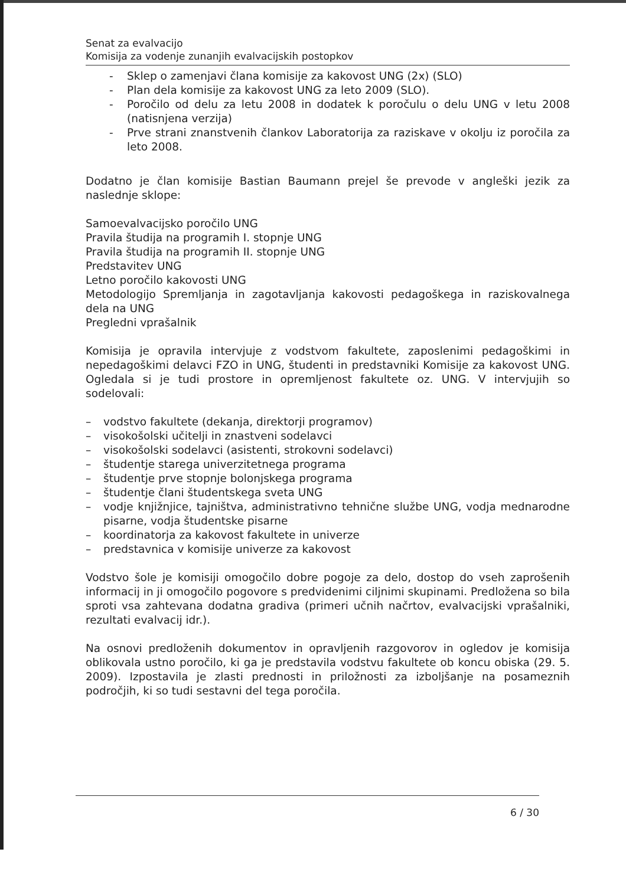Senat za evalvacijo
Komisija za vodenje zunanjih evalvacijskih postopkov
- Sklep o zamenjavi člana komisije za kakovost UNG (2x) (SLO)
- Plan dela komisije za kakovost UNG za leto 2009 (SLO).
- Poročilo od delu za letu 2008 in dodatek k poročulu o delu UNG v letu 2008 (natisnjena verzija)
- Prve strani znanstvenih člankov Laboratorija za raziskave v okolju iz poročila za leto 2008.
Dodatno je član komisije Bastian Baumann prejel še prevode v angleški jezik za naslednje sklope:
Samoevalvacijsko poročilo UNG
Pravila študija na programih I. stopnje UNG
Pravila študija na programih II. stopnje UNG
Predstavitev UNG
Letno poročilo kakovosti UNG
Metodologijo Spremljanja in zagotavljanja kakovosti pedagoškega in raziskovalnega dela na UNG
Pregledni vprašalnik
Komisija je opravila intervjuje z vodstvom fakultete, zaposlenimi pedagoškimi in nepedagoškimi delavci FZO in UNG, študenti in predstavniki Komisije za kakovost UNG. Ogledala si je tudi prostore in opremljenost fakultete oz. UNG. V intervjujih so sodelovali:
– vodstvo fakultete (dekanja, direktorji programov)
– visokošolski učitelji in znastveni sodelavci
– visokošolski sodelavci (asistenti, strokovni sodelavci)
– študentje starega univerzitetnega programa
– študentje prve stopnje bolonjskega programa
– študentje člani študentskega sveta UNG
– vodje knjižnjice, tajništva, administrativno tehnične službe UNG, vodja mednarodne pisarne, vodja študentske pisarne
– koordinatorja za kakovost fakultete in univerze
– predstavnica v komisije univerze za kakovost
Vodstvo šole je komisiji omogočilo dobre pogoje za delo, dostop do vseh zaprošenih informacij in ji omogočilo pogovore s predvidenimi ciljnimi skupinami. Predložena so bila sproti vsa zahtevana dodatna gradiva (primeri učnih načrtov, evalvacijski vprašalniki, rezultati evalvacij idr.).
Na osnovi predloženih dokumentov in opravljenih razgovorov in ogledov je komisija oblikovala ustno poročilo, ki ga je predstavila vodstvu fakultete ob koncu obiska (29. 5. 2009). Izpostavila je zlasti prednosti in priložnosti za izboljšanje na posameznih področjih, ki so tudi sestavni del tega poročila.
6 / 30